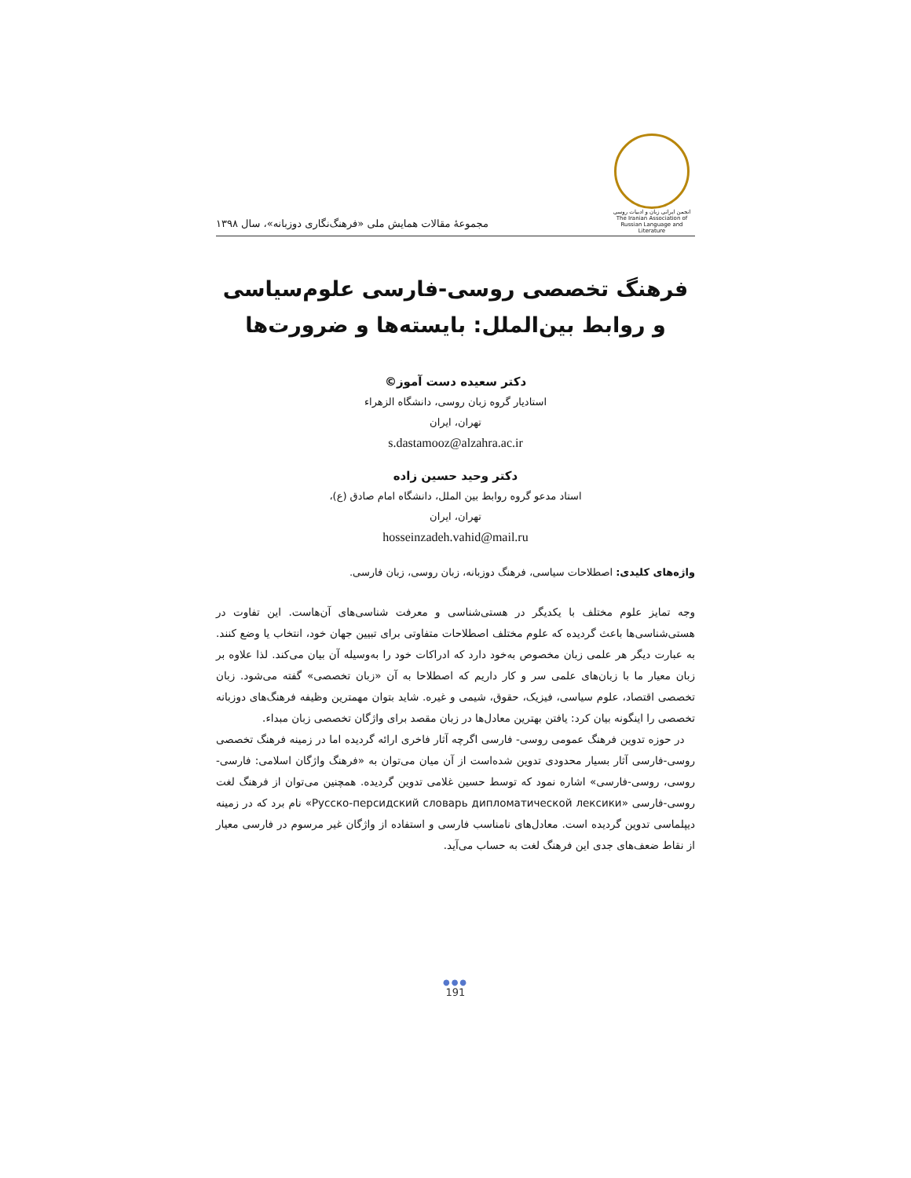انجمن ایرانی زبان و ادبیات روسی
The Iranian Association of Russian Language and Literature
مجموعهٔ مقالات همایش ملی «فرهنگ‌نگاری دوزبانه»، سال ۱۳۹۸
فرهنگ تخصصی روسی-فارسی علوم‌سیاسی
و روابط بین‌الملل: بایسته‌ها و ضرورت‌ها
دکتر سعیده دست آموز©
استادیار گروه زبان روسی، دانشگاه الزهراء
تهران، ایران
s.dastamooz@alzahra.ac.ir
دکتر وحید حسین زاده
استاد مدعو گروه روابط بین الملل، دانشگاه امام صادق (ع)،
تهران، ایران
hosseinzadeh.vahid@mail.ru
واژه‌های کلیدی: اصطلاحات سیاسی، فرهنگ دوزبانه، زبان روسی، زبان فارسی.
وجه تمایز علوم مختلف با یکدیگر در هستی‌شناسی و معرفت شناسی‌های آن‌هاست. این تفاوت در هستی‌شناسی‌ها باعث گردیده که علوم مختلف اصطلاحات متفاوتی برای تبیین جهان خود، انتخاب یا وضع کنند. به عبارت دیگر هر علمی زبان مخصوص به‌خود دارد که ادراکات خود را به‌وسیله آن بیان می‌کند. لذا علاوه بر زبان معیار ما با زبان‌های علمی سر و کار داریم که اصطلاحا به آن «زبان تخصصی» گفته می‌شود. زبان تخصصی اقتصاد، علوم سیاسی، فیزیک، حقوق، شیمی و غیره. شاید بتوان مهمترین وظیفه فرهنگ‌های دوزبانه تخصصی را اینگونه بیان کرد: یافتن بهترین معادل‌ها در زبان مقصد برای واژگان تخصصی زبان مبداء.
در حوزه تدوین فرهنگ عمومی روسی- فارسی اگرچه آثار فاخری ارائه گردیده اما در زمینه فرهنگ تخصصی روسی-فارسی آثار بسیار محدودی تدوین شده‌است از آن میان می‌توان به «فرهنگ واژگان اسلامی: فارسی-روسی، روسی-فارسی» اشاره نمود که توسط حسین غلامی تدوین گردیده. همچنین می‌توان از فرهنگ لغت روسی-فارسی «Русско-персидский словарь дипломатической лексики» نام برد که در زمینه دیپلماسی تدوین گردیده است. معادل‌های نامناسب فارسی و استفاده از واژگان غیر مرسوم در فارسی معیار از نقاط ضعف‌های جدی این فرهنگ لغت به حساب می‌آید.
●●●
191